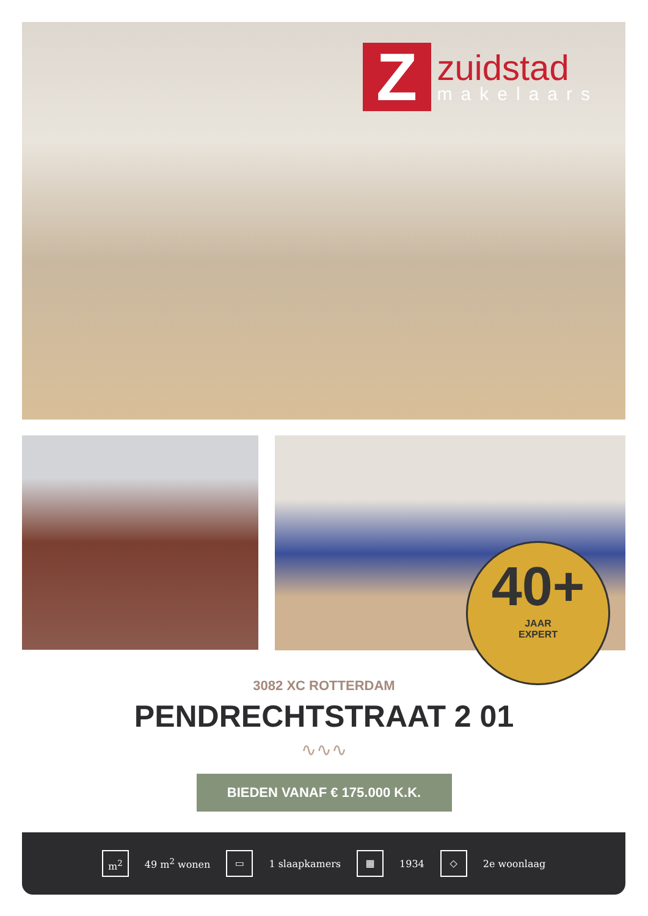Z
zuidstad
makelaars
40+
JAAR
EXPERT
3082 XC ROTTERDAM
PENDRECHTSTRAAT 2 01
∿∿∿
BIEDEN VANAF € 175.000 K.K.
m<sup>2</sup>
49 m<sup>2</sup> wonen
▭
1 slaapkamers
▦
1934
◇
2e woonlaag